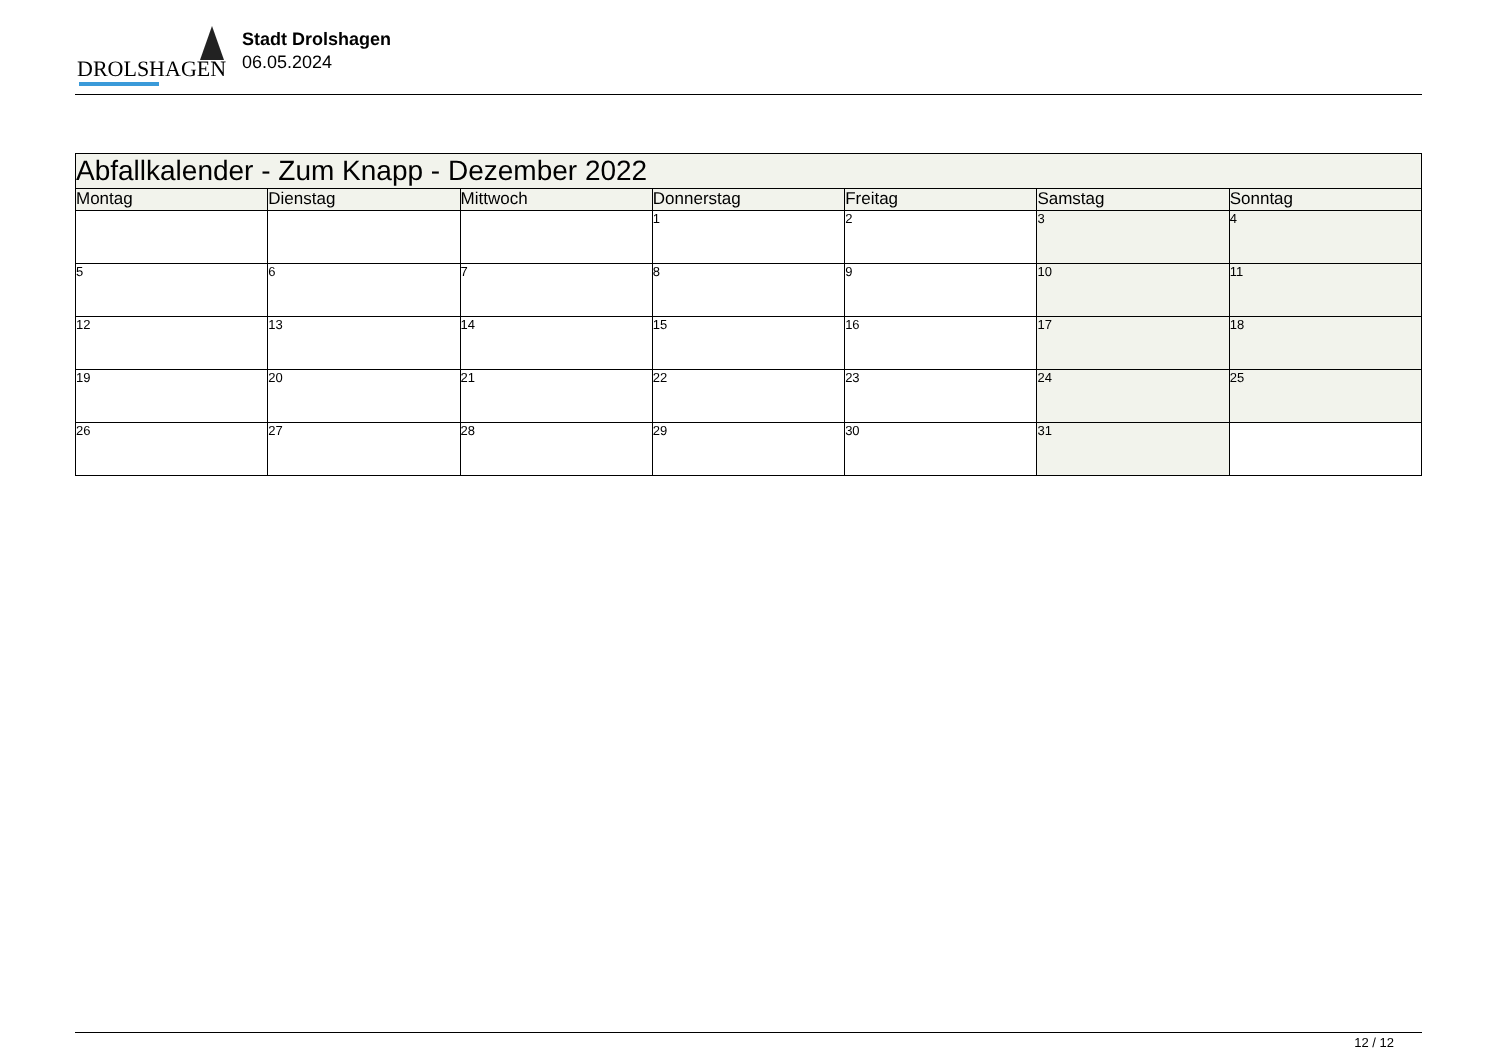DROLSHAGEN
Stadt Drolshagen
06.05.2024
| Abfallkalender - Zum Knapp - Dezember 2022 | | | | | | |
| Montag | Dienstag | Mittwoch | Donnerstag | Freitag | Samstag | Sonntag |
| | | | 1 | 2 | 3 | 4 |
| 5 | 6 | 7 | 8 | 9 | 10 | 11 |
| 12 | 13 | 14 | 15 | 16 | 17 | 18 |
| 19 | 20 | 21 | 22 | 23 | 24 | 25 |
| 26 | 27 | 28 | 29 | 30 | 31 | |
12 / 12